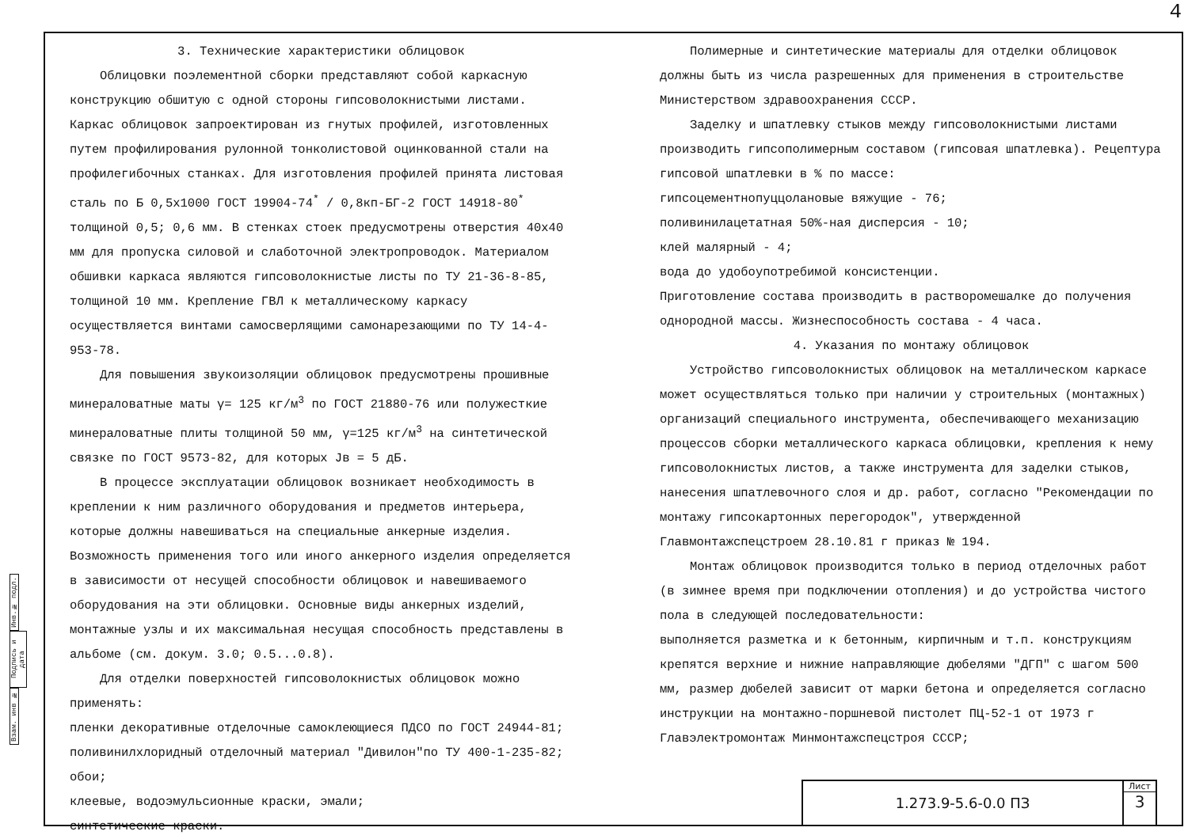4
Инв.№ подл.
Подпись и дата
Взам. инв №
3. Технические характеристики облицовок
Облицовки поэлементной сборки представляют собой каркасную конструкцию обшитую с одной стороны гипсоволокнистыми листами. Каркас облицовок запроектирован из гнутых профилей, изготовленных путем профилирования рулонной тонколистовой оцинкованной стали на профилегибочных станках. Для изготовления профилей принята листовая сталь по Б 0,5х1000 ГОСТ 19904-74<sup>*</sup> / 0,8кп-БГ-2 ГОСТ 14918-80<sup>*</sup> толщиной 0,5; 0,6 мм. В стенках стоек предусмотрены отверстия 40х40 мм для пропуска силовой и слаботочной электропроводок. Материалом обшивки каркаса являются гипсоволокнистые листы по ТУ 21-36-8-85, толщиной 10 мм. Крепление ГВЛ к металлическому каркасу осуществляется винтами самосверлящими самонарезающими по ТУ 14-4-953-78.
Для повышения звукоизоляции облицовок предусмотрены прошивные минераловатные маты γ= 125 кг/м<sup>3</sup> по ГОСТ 21880-76 или полужесткие минераловатные плиты толщиной 50 мм, γ=125 кг/м<sup>3</sup> на синтетической связке по ГОСТ 9573-82, для которых Jв = 5 дБ.
В процессе эксплуатации облицовок возникает необходимость в креплении к ним различного оборудования и предметов интерьера, которые должны навешиваться на специальные анкерные изделия. Возможность применения того или иного анкерного изделия определяется в зависимости от несущей способности облицовок и навешиваемого оборудования на эти облицовки. Основные виды анкерных изделий, монтажные узлы и их максимальная несущая способность представлены в альбоме (см. докум. 3.0; 0.5...0.8).
Для отделки поверхностей гипсоволокнистых облицовок можно применять:
пленки декоративные отделочные самоклеющиеся ПДСО по ГОСТ 24944-81;
поливинилхлоридный отделочный материал "Дивилон"по ТУ 400-1-235-82;
обои;
клеевые, водоэмульсионные краски, эмали;
синтетические краски.
Полимерные и синтетические материалы для отделки облицовок должны быть из числа разрешенных для применения в строительстве Министерством здравоохранения СССР.
Заделку и шпатлевку стыков между гипсоволокнистыми листами производить гипсополимерным составом (гипсовая шпатлевка). Рецептура гипсовой шпатлевки в % по массе:
гипсоцементнопуццолановые вяжущие - 76;
поливинилацетатная 50%-ная дисперсия - 10;
клей малярный - 4;
вода до удобоупотребимой консистенции.
Приготовление состава производить в растворомешалке до получения однородной массы. Жизнеспособность состава - 4 часа.
4. Указания по монтажу облицовок
Устройство гипсоволокнистых облицовок на металлическом каркасе может осуществляться только при наличии у строительных (монтажных) организаций специального инструмента, обеспечивающего механизацию процессов сборки металлического каркаса облицовки, крепления к нему гипсоволокнистых листов, а также инструмента для заделки стыков, нанесения шпатлевочного слоя и др. работ, согласно "Рекомендации по монтажу гипсокартонных перегородок", утвержденной Главмонтажспецстроем 28.10.81 г приказ № 194.
Монтаж облицовок производится только в период отделочных работ (в зимнее время при подключении отопления) и до устройства чистого пола в следующей последовательности:
выполняется разметка и к бетонным, кирпичным и т.п. конструкциям крепятся верхние и нижние направляющие дюбелями "ДГП" с шагом 500 мм, размер дюбелей зависит от марки бетона и определяется согласно инструкции на монтажно-поршневой пистолет ПЦ-52-1 от 1973 г Главэлектромонтаж Минмонтажспецстроя СССР;
1.273.9-5.6-0.0 ПЗ
Лист
3